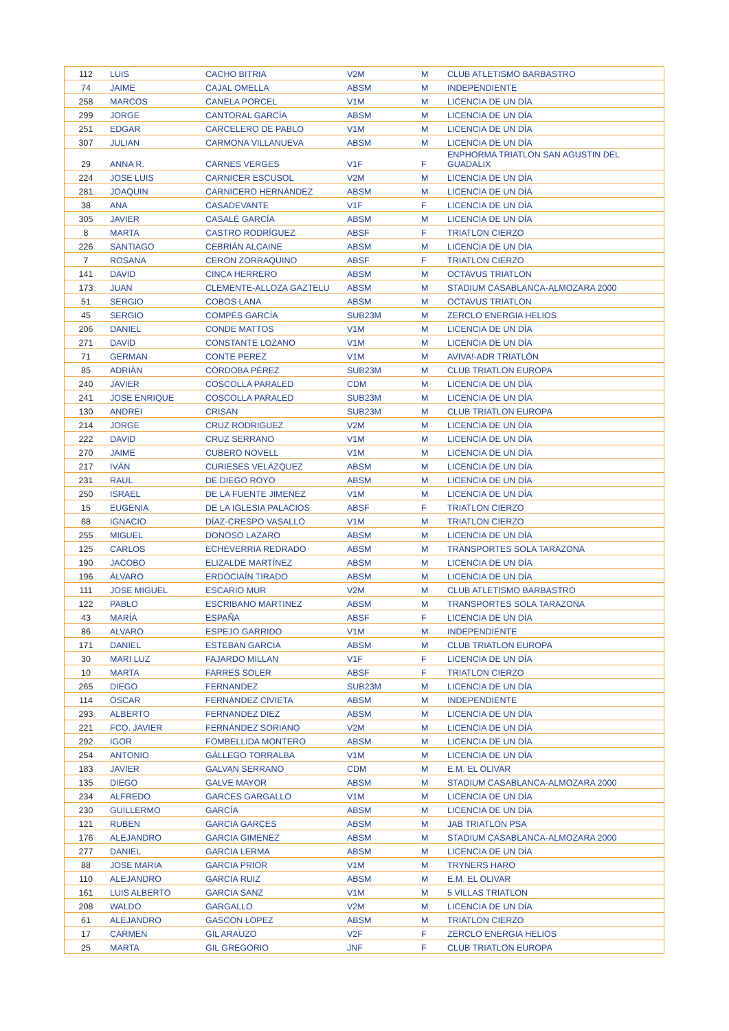| 112 | LUIS | CACHO BITRIA | V2M | M | CLUB ATLETISMO BARBASTRO |
| 74 | JAIME | CAJAL OMELLA | ABSM | M | INDEPENDIENTE |
| 258 | MARCOS | CANELA PORCEL | V1M | M | LICENCIA DE UN DÍA |
| 299 | JORGE | CANTORAL GARCÍA | ABSM | M | LICENCIA DE UN DÍA |
| 251 | EDGAR | CARCELERO DE PABLO | V1M | M | LICENCIA DE UN DÍA |
| 307 | JULIAN | CARMONA VILLANUEVA | ABSM | M | LICENCIA DE UN DÍA |
| 29 | ANNA R. | CARNES VERGES | V1F | F | ENPHORMA TRIATLON SAN AGUSTIN DEL GUADALIX |
| 224 | JOSE LUIS | CARNICER ESCUSOL | V2M | M | LICENCIA DE UN DÍA |
| 281 | JOAQUIN | CARNICERO HERNÁNDEZ | ABSM | M | LICENCIA DE UN DÍA |
| 38 | ANA | CASADEVANTE | V1F | F | LICENCIA DE UN DÍA |
| 305 | JAVIER | CASALÉ GARCÍA | ABSM | M | LICENCIA DE UN DÍA |
| 8 | MARTA | CASTRO RODRÍGUEZ | ABSF | F | TRIATLON CIERZO |
| 226 | SANTIAGO | CEBRIÁN ALCAINE | ABSM | M | LICENCIA DE UN DÍA |
| 7 | ROSANA | CERON ZORRAQUINO | ABSF | F | TRIATLON CIERZO |
| 141 | DAVID | CINCA HERRERO | ABSM | M | OCTAVUS TRIATLON |
| 173 | JUAN | CLEMENTE-ALLOZA GAZTELU | ABSM | M | STADIUM CASABLANCA-ALMOZARA 2000 |
| 51 | SERGIO | COBOS LANA | ABSM | M | OCTAVUS TRIATLON |
| 45 | SERGIO | COMPÉS GARCÍA | SUB23M | M | ZERCLO ENERGIA HELIOS |
| 206 | DANIEL | CONDE MATTOS | V1M | M | LICENCIA DE UN DÍA |
| 271 | DAVID | CONSTANTE LOZANO | V1M | M | LICENCIA DE UN DÍA |
| 71 | GERMAN | CONTE PEREZ | V1M | M | AVIVA!-ADR TRIATLÓN |
| 85 | ADRIÁN | CÓRDOBA PÉREZ | SUB23M | M | CLUB TRIATLON EUROPA |
| 240 | JAVIER | COSCOLLA PARALED | CDM | M | LICENCIA DE UN DÍA |
| 241 | JOSE ENRIQUE | COSCOLLA PARALED | SUB23M | M | LICENCIA DE UN DÍA |
| 130 | ANDREI | CRISAN | SUB23M | M | CLUB TRIATLON EUROPA |
| 214 | JORGE | CRUZ RODRIGUEZ | V2M | M | LICENCIA DE UN DÍA |
| 222 | DAVID | CRUZ SERRANO | V1M | M | LICENCIA DE UN DÍA |
| 270 | JAIME | CUBERO NOVELL | V1M | M | LICENCIA DE UN DÍA |
| 217 | IVÁN | CURIESES VELÁZQUEZ | ABSM | M | LICENCIA DE UN DÍA |
| 231 | RAUL | DE DIEGO ROYO | ABSM | M | LICENCIA DE UN DÍA |
| 250 | ISRAEL | DE LA FUENTE JIMENEZ | V1M | M | LICENCIA DE UN DÍA |
| 15 | EUGENIA | DE LA IGLESIA PALACIOS | ABSF | F | TRIATLON CIERZO |
| 68 | IGNACIO | DÍAZ-CRESPO VASALLO | V1M | M | TRIATLON CIERZO |
| 255 | MIGUEL | DONOSO LAZARO | ABSM | M | LICENCIA DE UN DÍA |
| 125 | CARLOS | ECHEVERRIA REDRADO | ABSM | M | TRANSPORTES SOLA TARAZONA |
| 190 | JACOBO | ELIZALDE MARTÍNEZ | ABSM | M | LICENCIA DE UN DÍA |
| 196 | ÁLVARO | ERDOCIAÍN TIRADO | ABSM | M | LICENCIA DE UN DÍA |
| 111 | JOSE MIGUEL | ESCARIO MUR | V2M | M | CLUB ATLETISMO BARBASTRO |
| 122 | PABLO | ESCRIBANO MARTINEZ | ABSM | M | TRANSPORTES SOLA TARAZONA |
| 43 | MARÍA | ESPAÑA | ABSF | F | LICENCIA DE UN DÍA |
| 86 | ALVARO | ESPEJO GARRIDO | V1M | M | INDEPENDIENTE |
| 171 | DANIEL | ESTEBAN GARCIA | ABSM | M | CLUB TRIATLON EUROPA |
| 30 | MARI LUZ | FAJARDO MILLAN | V1F | F | LICENCIA DE UN DÍA |
| 10 | MARTA | FARRES SOLER | ABSF | F | TRIATLON CIERZO |
| 265 | DIEGO | FERNANDEZ | SUB23M | M | LICENCIA DE UN DÍA |
| 114 | ÓSCAR | FERNÁNDEZ CIVIETA | ABSM | M | INDEPENDIENTE |
| 293 | ALBERTO | FERNANDEZ DIEZ | ABSM | M | LICENCIA DE UN DÍA |
| 221 | FCO. JAVIER | FERNÁNDEZ SORIANO | V2M | M | LICENCIA DE UN DÍA |
| 292 | IGOR | FOMBELLIDA MONTERO | ABSM | M | LICENCIA DE UN DÍA |
| 254 | ANTONIO | GÁLLEGO TORRALBA | V1M | M | LICENCIA DE UN DÍA |
| 183 | JAVIER | GALVAN SERRANO | CDM | M | E.M. EL OLIVAR |
| 135 | DIEGO | GALVE MAYOR | ABSM | M | STADIUM CASABLANCA-ALMOZARA 2000 |
| 234 | ALFREDO | GARCES GARGALLO | V1M | M | LICENCIA DE UN DÍA |
| 230 | GUILLERMO | GARCÍA | ABSM | M | LICENCIA DE UN DÍA |
| 121 | RUBEN | GARCIA GARCES | ABSM | M | JAB TRIATLON PSA |
| 176 | ALEJANDRO | GARCIA GIMENEZ | ABSM | M | STADIUM CASABLANCA-ALMOZARA 2000 |
| 277 | DANIEL | GARCIA LERMA | ABSM | M | LICENCIA DE UN DÍA |
| 88 | JOSE MARIA | GARCIA PRIOR | V1M | M | TRYNERS HARO |
| 110 | ALEJANDRO | GARCIA RUIZ | ABSM | M | E.M. EL OLIVAR |
| 161 | LUIS ALBERTO | GARCIA SANZ | V1M | M | 5 VILLAS TRIATLON |
| 208 | WALDO | GARGALLO | V2M | M | LICENCIA DE UN DÍA |
| 61 | ALEJANDRO | GASCON LOPEZ | ABSM | M | TRIATLON CIERZO |
| 17 | CARMEN | GIL ARAUZO | V2F | F | ZERCLO ENERGIA HELIOS |
| 25 | MARTA | GIL GREGORIO | JNF | F | CLUB TRIATLON EUROPA |